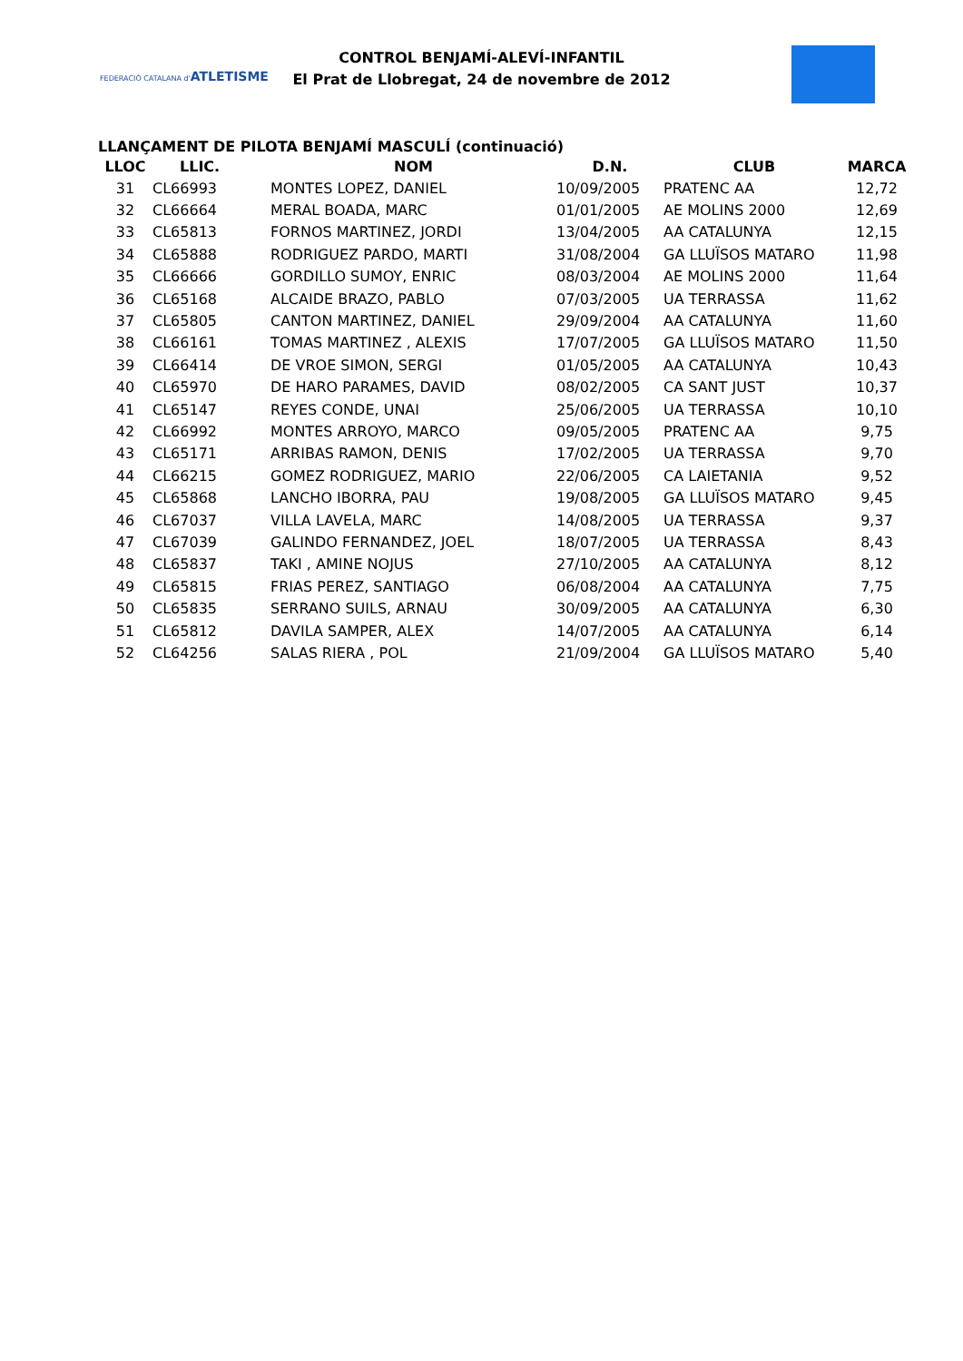FEDERACIÓ CATALANA d'ATLETISME
CONTROL BENJAMÍ-ALEVÍ-INFANTIL
El Prat de Llobregat, 24 de novembre de 2012
LLANÇAMENT DE PILOTA BENJAMÍ MASCULÍ (continuació)
| LLOC | LLIC. | NOM | D.N. | CLUB | MARCA |
| --- | --- | --- | --- | --- | --- |
| 31 | CL66993 | MONTES LOPEZ, DANIEL | 10/09/2005 | PRATENC AA | 12,72 |
| 32 | CL66664 | MERAL BOADA, MARC | 01/01/2005 | AE MOLINS 2000 | 12,69 |
| 33 | CL65813 | FORNOS MARTINEZ, JORDI | 13/04/2005 | AA CATALUNYA | 12,15 |
| 34 | CL65888 | RODRIGUEZ PARDO, MARTI | 31/08/2004 | GA LLUÏSOS MATARO | 11,98 |
| 35 | CL66666 | GORDILLO SUMOY, ENRIC | 08/03/2004 | AE MOLINS 2000 | 11,64 |
| 36 | CL65168 | ALCAIDE BRAZO, PABLO | 07/03/2005 | UA TERRASSA | 11,62 |
| 37 | CL65805 | CANTON MARTINEZ, DANIEL | 29/09/2004 | AA CATALUNYA | 11,60 |
| 38 | CL66161 | TOMAS MARTINEZ , ALEXIS | 17/07/2005 | GA LLUÏSOS MATARO | 11,50 |
| 39 | CL66414 | DE VROE SIMON, SERGI | 01/05/2005 | AA CATALUNYA | 10,43 |
| 40 | CL65970 | DE HARO PARAMES, DAVID | 08/02/2005 | CA SANT JUST | 10,37 |
| 41 | CL65147 | REYES CONDE, UNAI | 25/06/2005 | UA TERRASSA | 10,10 |
| 42 | CL66992 | MONTES ARROYO, MARCO | 09/05/2005 | PRATENC AA | 9,75 |
| 43 | CL65171 | ARRIBAS RAMON, DENIS | 17/02/2005 | UA TERRASSA | 9,70 |
| 44 | CL66215 | GOMEZ RODRIGUEZ, MARIO | 22/06/2005 | CA LAIETANIA | 9,52 |
| 45 | CL65868 | LANCHO IBORRA, PAU | 19/08/2005 | GA LLUÏSOS MATARO | 9,45 |
| 46 | CL67037 | VILLA LAVELA, MARC | 14/08/2005 | UA TERRASSA | 9,37 |
| 47 | CL67039 | GALINDO FERNANDEZ, JOEL | 18/07/2005 | UA TERRASSA | 8,43 |
| 48 | CL65837 | TAKI , AMINE NOJUS | 27/10/2005 | AA CATALUNYA | 8,12 |
| 49 | CL65815 | FRIAS PEREZ, SANTIAGO | 06/08/2004 | AA CATALUNYA | 7,75 |
| 50 | CL65835 | SERRANO SUILS, ARNAU | 30/09/2005 | AA CATALUNYA | 6,30 |
| 51 | CL65812 | DAVILA SAMPER, ALEX | 14/07/2005 | AA CATALUNYA | 6,14 |
| 52 | CL64256 | SALAS RIERA , POL | 21/09/2004 | GA LLUÏSOS MATARO | 5,40 |